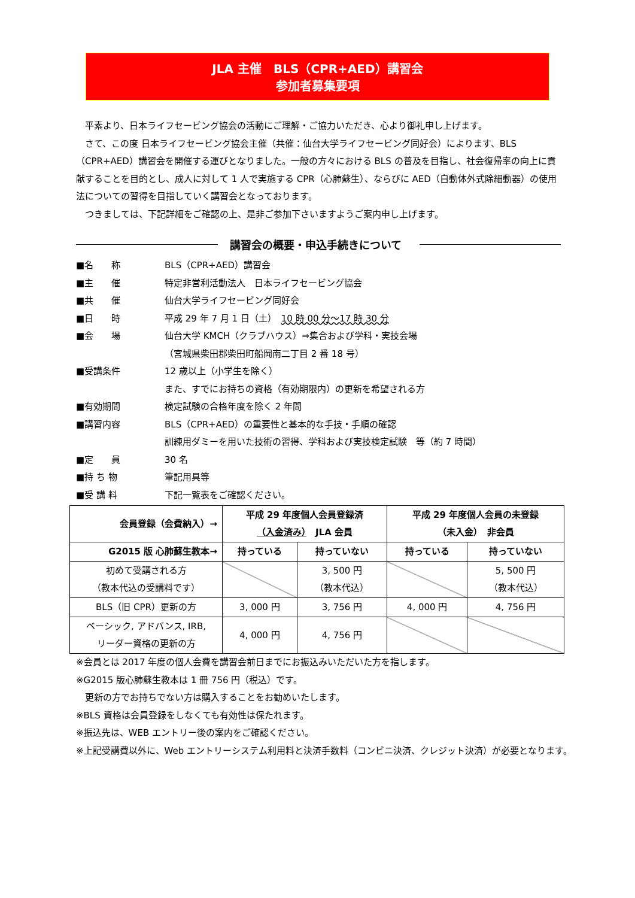JLA 主催　BLS（CPR+AED）講習会
参加者募集要項
　平素より、日本ライフセービング協会の活動にご理解・ご協力いただき、心より御礼申し上げます。
　さて、この度 日本ライフセービング協会主催（共催：仙台大学ライフセービング同好会）によります、BLS（CPR+AED）講習会を開催する運びとなりました。一般の方々における BLS の普及を目指し、社会復帰率の向上に貢献することを目的とし、成人に対して 1 人で実施する CPR（心肺蘇生）、ならびに AED（自動体外式除細動器）の使用法についての習得を目指していく講習会となっております。
　つきましては、下記詳細をご確認の上、是非ご参加下さいますようご案内申し上げます。
講習会の概要・申込手続きについて
■名　　称 BLS（CPR+AED）講習会
■主　　催 特定非営利活動法人　日本ライフセービング協会
■共　　催 仙台大学ライフセービング同好会
■日　　時 平成 29 年 7 月 1 日（土）　10 時 00 分～17 時 30 分
■会　　場 仙台大学 KMCH（クラブハウス）⇒集合および学科・実技会場
（宮城県柴田郡柴田町船岡南二丁目 2 番 18 号）
■受講条件 12 歳以上（小学生を除く）
また、すでにお持ちの資格（有効期限内）の更新を希望される方
■有効期間 検定試験の合格年度を除く 2 年間
■講習内容 BLS（CPR+AED）の重要性と基本的な手技・手順の確認
訓練用ダミーを用いた技術の習得、学科および実技検定試験　等（約 7 時間）
■定　　員 30 名
■持 ち 物 筆記用具等
■受 講 料 下記一覧表をご確認ください。
| 会員登録（会費納入）→ | 平成 29 年度個人会員登録済 （入金済み） JLA 会員 | | 平成 29 年度個人会員の未登録 （未入金） 非会員 | |
| --- | --- | --- | --- | --- |
| G2015 版 心肺蘇生教本→ | 持っている | 持っていない | 持っている | 持っていない |
| 初めて受講される方 （教本代込の受講料です） | | 3, 500 円 （教本代込） | | 5, 500 円 （教本代込） |
| BLS（旧 CPR）更新の方 | 3, 000 円 | 3, 756 円 | 4, 000 円 | 4, 756 円 |
| ベーシック, アドバンス, IRB, リーダー資格の更新の方 | 4, 000 円 | 4, 756 円 | | |
※会員とは 2017 年度の個人会費を講習会前日までにお振込みいただいた方を指します。
※G2015 版心肺蘇生教本は 1 冊 756 円（税込）です。
　更新の方でお持ちでない方は購入することをお勧めいたします。
※BLS 資格は会員登録をしなくても有効性は保たれます。
※振込先は、WEB エントリー後の案内をご確認ください。
※上記受講費以外に、Web エントリーシステム利用料と決済手数料（コンビニ決済、クレジット決済）が必要となります。